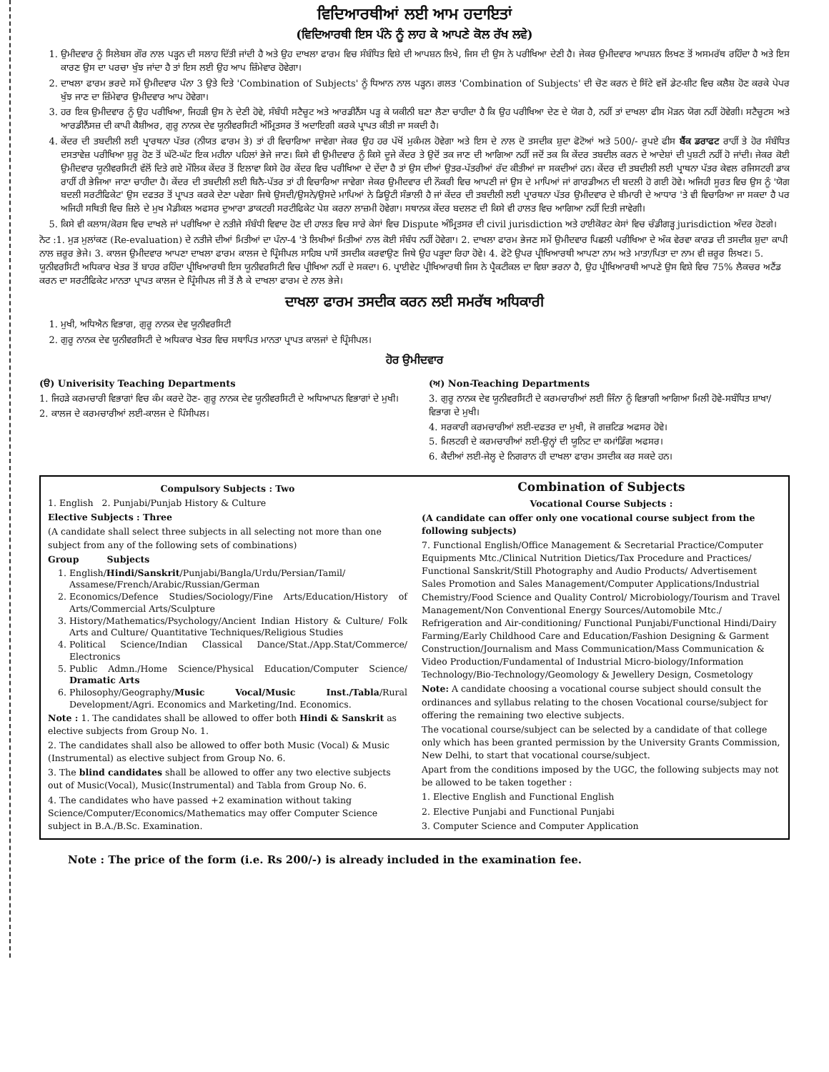ਵਿਦਿਆਰਥੀਆਂ ਲਈ ਆਮ ਹਦਾਇਤਾਂ
(ਵਿਦਿਆਰਥੀ ਇਸ ਪੰਨੇ ਨੂੰ ਲਾਹ ਕੇ ਆਪਣੇ ਕੋਲ ਰੱਖ ਲਵੇ)
1. ਉਮੀਦਵਾਰ ਨੂੰ ਸਿਲੇਬਸ ਗੌਰ ਨਾਲ ਪੜ੍ਹਨ ਦੀ ਸਲਾਹ ਦਿੱਤੀ ਜਾਂਦੀ ਹੈ ਅਤੇ ਉਹ ਦਾਖਲਾ ਫਾਰਮ ਵਿਚ ਸੰਬੰਧਿਤ ਵਿਸ਼ੇ ਦੀ ਆਪਸ਼ਨ ਲਿਖੇ, ਜਿਸ ਦੀ ਉਸ ਨੇ ਪਰੀਖਿਆ ਦੇਣੀ ਹੈ। ਜੇਕਰ ਉਮੀਦਵਾਰ ਆਪਸ਼ਨ ਲਿਖਣ ਤੋਂ ਅਸਮਰੱਥ ਰਹਿੰਦਾ ਹੈ ਅਤੇ ਇਸ ਕਾਰਣ ਉਸ ਦਾ ਪਰਚਾ ਖੁੰਝ ਜਾਂਦਾ ਹੈ ਤਾਂ ਇਸ ਲਈ ਉਹ ਆਪ ਜ਼ਿੰਮੇਵਾਰ ਹੋਵੇਗਾ।
2. ਦਾਖਲਾ ਫਾਰਮ ਭਰਦੇ ਸਮੇਂ ਉਮੀਦਵਾਰ ਪੰਨਾ 3 ਉਤੇ ਦਿਤੇ 'Combination of Subjects' ਨੂੰ ਧਿਆਨ ਨਾਲ ਪੜ੍ਹਨ। ਗਲਤ 'Combination of Subjects' ਦੀ ਚੋਣ ਕਰਨ ਦੇ ਸਿੱਟੇ ਵਜੋਂ ਡੇਟ-ਸ਼ੀਟ ਵਿਚ ਕਲੈਸ਼ ਹੋਣ ਕਰਕੇ ਪੇਪਰ ਖੁੰਝ ਜਾਣ ਦਾ ਜ਼ਿੰਮੇਵਾਰ ਉਮੀਦਵਾਰ ਆਪ ਹੋਵੇਗਾ।
3. ਹਰ ਇਕ ਉਮੀਦਵਾਰ ਨੂੰ ਉਹ ਪਰੀਖਿਆ, ਜਿਹੜੀ ਉਸ ਨੇ ਦੇਣੀ ਹੋਵੇ, ਸੰਬੰਧੀ ਸਟੈਚੂਟ ਅਤੇ ਆਰਡੀਨੈਂਸ ਪੜ੍ਹ ਕੇ ਯਕੀਨੀ ਬਣਾ ਲੈਣਾ ਚਾਹੀਦਾ ਹੈ ਕਿ ਉਹ ਪਰੀਖਿਆ ਦੇਣ ਦੇ ਯੋਗ ਹੈ, ਨਹੀਂ ਤਾਂ ਦਾਖਲਾ ਫੀਸ ਮੋੜਨ ਯੋਗ ਨਹੀਂ ਹੋਵੇਗੀ। ਸਟੈਚੂਟਸ ਅਤੇ ਆਰਡੀਨੈਂਸਜ਼ ਦੀ ਕਾਪੀ ਕੈਸ਼ੀਅਰ, ਗੁਰੂ ਨਾਨਕ ਦੇਵ ਯੂਨੀਵਰਸਿਟੀ ਅੰਮ੍ਰਿਤਸਰ ਤੋਂ ਅਦਾਇਗੀ ਕਰਕੇ ਪ੍ਰਾਪਤ ਕੀਤੀ ਜਾ ਸਕਦੀ ਹੈ।
4. ਕੇਂਦਰ ਦੀ ਤਬਦੀਲੀ ਲਈ ਪ੍ਰਾਰਥਨਾ ਪੱਤਰ (ਨੀਯਤ ਫਾਰਮ ਤੇ) ਤਾਂ ਹੀ ਵਿਚਾਰਿਆ ਜਾਵੇਗਾ ਜੇਕਰ ਉਹ ਹਰ ਪੱਖੋਂ ਮੁਕੰਮਲ ਹੋਵੇਗਾ ਅਤੇ ਇਸ ਦੇ ਨਾਲ ਦੋ ਤਸਦੀਕ ਸ਼ੁਦਾ ਫੋਟੋਆਂ ਅਤੇ 500/- ਰੁਪਏ ਫੀਸ ਬੈਂਕ ਡਰਾਫਟ ਰਾਹੀਂ ਤੇ ਹੋਰ ਸੰਬੰਧਿਤ ਦਸਤਾਵੇਜ਼ ਪਰੀਖਿਆ ਸ਼ੁਰੂ ਹੋਣ ਤੋਂ ਘੱਟੋ-ਘੱਟ ਇਕ ਮਹੀਨਾ ਪਹਿਲਾਂ ਭੇਜੇ ਜਾਣ। ਕਿਸੇ ਵੀ ਉਮੀਦਵਾਰ ਨੂੰ ਕਿਸੇ ਦੂਜੇ ਕੇਂਦਰ ਤੇ ਉਦੋਂ ਤਕ ਜਾਣ ਦੀ ਆਗਿਆ ਨਹੀਂ ਜਦੋਂ ਤਕ ਕਿ ਕੇਂਦਰ ਤਬਦੀਲ ਕਰਨ ਦੇ ਆਦੇਸ਼ਾਂ ਦੀ ਪੁਸ਼ਟੀ ਨਹੀਂ ਹੋ ਜਾਂਦੀ। ਜੇਕਰ ਕੋਈ ਉਮੀਦਵਾਰ ਯੂਨੀਵਰਸਿਟੀ ਵੱਲੋਂ ਦਿਤੇ ਗਏ ਮੌਲਿਕ ਕੇਂਦਰ ਤੋਂ ਇਲਾਵਾ ਕਿਸੇ ਹੋਰ ਕੇਂਦਰ ਵਿਚ ਪਰੀਖਿਆ ਦੇ ਦੇਂਦਾ ਹੈ ਤਾਂ ਉਸ ਦੀਆਂ ਉਤਰ-ਪੱਤਰੀਆਂ ਰੱਦ ਕੀਤੀਆਂ ਜਾ ਸਕਦੀਆਂ ਹਨ। ਕੇਂਦਰ ਦੀ ਤਬਦੀਲੀ ਲਈ ਪ੍ਰਾਥਨਾ ਪੱਤਰ ਕੇਵਲ ਰਜਿਸਟਰੀ ਡਾਕ ਰਾਹੀਂ ਹੀ ਭੇਜਿਆ ਜਾਣਾ ਚਾਹੀਦਾ ਹੈ। ਕੇਂਦਰ ਦੀ ਤਬਦੀਲੀ ਲਈ ਬਿਨੈ-ਪੱਤਰ ਤਾਂ ਹੀ ਵਿਚਾਰਿਆ ਜਾਵੇਗਾ ਜੇਕਰ ਉਮੀਦਵਾਰ ਦੀ ਨੌਕਰੀ ਵਿਚ ਆਪਣੀ ਜਾਂ ਉਸ ਦੇ ਮਾਪਿਆਂ ਜਾਂ ਗਾਰਡੀਅਨ ਦੀ ਬਦਲੀ ਹੋ ਗਈ ਹੋਵੇ। ਅਜਿਹੀ ਸੂਰਤ ਵਿਚ ਉਸ ਨੂੰ 'ਯੋਗ ਬਦਲੀ ਸਰਟੀਫਿਕੇਟ' ਉਸ ਦਫਤਰ ਤੋਂ ਪ੍ਰਾਪਤ ਕਰਕੇ ਦੇਣਾ ਪਵੇਗਾ ਜਿਥੇ ਉਸਦੀ/ਉਸਨੇ/ਉਸਦੇ ਮਾਪਿਆਂ ਨੇ ਡਿਊਟੀ ਸੰਭਾਲੀ ਹੈ ਜਾਂ ਕੇਂਦਰ ਦੀ ਤਬਦੀਲੀ ਲਈ ਪ੍ਰਾਰਥਨਾ ਪੱਤਰ ਉਮੀਦਵਾਰ ਦੇ ਬੀਮਾਰੀ ਦੇ ਆਧਾਰ 'ਤੇ ਵੀ ਵਿਚਾਰਿਆ ਜਾ ਸਕਦਾ ਹੈ ਪਰ ਅਜਿਹੀ ਸਥਿਤੀ ਵਿਚ ਜ਼ਿਲੇ ਦੇ ਮੁਖ ਮੈਡੀਕਲ ਅਫਸਰ ਦੁਆਰਾ ਡਾਕਟਰੀ ਸਰਟੀਫਿਕੇਟ ਪੇਸ਼ ਕਰਨਾ ਲਾਜ਼ਮੀ ਹੋਵੇਗਾ। ਸਥਾਨਕ ਕੇਂਦਰ ਬਦਲਣ ਦੀ ਕਿਸੇ ਵੀ ਹਾਲਤ ਵਿਚ ਆਗਿਆ ਨਹੀਂ ਦਿਤੀ ਜਾਵੇਗੀ।
5. ਕਿਸੇ ਵੀ ਕਲਾਸ/ਕੋਰਸ ਵਿਚ ਦਾਖਲੇ ਜਾਂ ਪਰੀਖਿਆ ਦੇ ਨਤੀਜੇ ਸੰਬੰਧੀ ਵਿਵਾਦ ਹੋਣ ਦੀ ਹਾਲਤ ਵਿਚ ਸਾਰੇ ਕੇਸਾਂ ਵਿਚ Dispute ਅੰਮ੍ਰਿਤਸਰ ਦੀ civil jurisdiction ਅਤੇ ਹਾਈਕੋਰਟ ਕੇਸਾਂ ਵਿਚ ਚੰਡੀਗੜ੍ਹ jurisdiction ਅੰਦਰ ਹੋਣਗੇ।
ਨੋਟ :1. ਮੁੜ ਮੁਲਾਂਕਣ (Re-evaluation) ਦੇ ਨਤੀਜੇ ਦੀਆਂ ਮਿਤੀਆਂ ਦਾ ਪੰਨਾ-4 'ਤੇ ਲਿਖੀਆਂ ਮਿਤੀਆਂ ਨਾਲ ਕੋਈ ਸੰਬੰਧ ਨਹੀਂ ਹੋਵੇਗਾ। 2. ਦਾਖਲਾ ਫਾਰਮ ਭੇਜਣ ਸਮੇਂ ਉਮੀਦਵਾਰ ਪਿਛਲੀ ਪਰੀਖਿਆ ਦੇ ਅੰਕ ਵੇਰਵਾ ਕਾਰਡ ਦੀ ਤਸਦੀਕ ਸ਼ੁਦਾ ਕਾਪੀ ਨਾਲ ਜ਼ਰੂਰ ਭੇਜੇ। 3. ਕਾਲਜ ਉਮੀਦਵਾਰ ਆਪਣਾ ਦਾਖਲਾ ਫਾਰਮ ਕਾਲਜ ਦੇ ਪ੍ਰਿੰਸੀਪਲ ਸਾਹਿਬ ਪਾਸੋਂ ਤਸਦੀਕ ਕਰਵਾਉਣ ਜਿਥੇ ਉਹ ਪੜ੍ਹਦਾ ਰਿਹਾ ਹੋਵੇ। 4. ਫੋਟੋ ਉਪਰ ਪ੍ਰੀਖਿਆਰਥੀ ਆਪਣਾ ਨਾਮ ਅਤੇ ਮਾਤਾ/ਪਿਤਾ ਦਾ ਨਾਮ ਵੀ ਜ਼ਰੂਰ ਲਿਖਣ। 5. ਯੂਨੀਵਰਸਿਟੀ ਅਧਿਕਾਰ ਖੇਤਰ ਤੋਂ ਬਾਹਰ ਰਹਿੰਦਾ ਪ੍ਰੀਖਿਆਰਥੀ ਇਸ ਯੂਨੀਵਰਸਿਟੀ ਵਿਚ ਪ੍ਰੀਖਿਆ ਨਹੀਂ ਦੇ ਸਕਦਾ। 6. ਪ੍ਰਾਈਵੇਟ ਪ੍ਰੀਖਿਆਰਥੀ ਜਿਸ ਨੇ ਪ੍ਰੈਕਟੀਕਲ ਦਾ ਵਿਸ਼ਾ ਭਰਨਾ ਹੈ, ਉਹ ਪ੍ਰੀਖਿਆਰਥੀ ਆਪਣੇ ਉਸ ਵਿਸ਼ੇ ਵਿਚ 75% ਲੈਕਚਰ ਅਟੈਂਡ ਕਰਨ ਦਾ ਸਰਟੀਫਿਕੇਟ ਮਾਨਤਾ ਪ੍ਰਾਪਤ ਕਾਲਜ ਦੇ ਪ੍ਰਿੰਸੀਪਲ ਜੀ ਤੋਂ ਲੈ ਕੇ ਦਾਖਲਾ ਫਾਰਮ ਦੇ ਨਾਲ ਭੇਜੇ।
ਦਾਖਲਾ ਫਾਰਮ ਤਸਦੀਕ ਕਰਨ ਲਈ ਸਮਰੱਥ ਅਧਿਕਾਰੀ
1. ਮੁਖੀ, ਅਧਿਐਨ ਵਿਭਾਗ, ਗੁਰੂ ਨਾਨਕ ਦੇਵ ਯੂਨੀਵਰਸਿਟੀ
2. ਗੁਰੂ ਨਾਨਕ ਦੇਵ ਯੂਨੀਵਰਸਿਟੀ ਦੇ ਅਧਿਕਾਰ ਖੇਤਰ ਵਿਚ ਸਥਾਪਿਤ ਮਾਨਤਾ ਪ੍ਰਾਪਤ ਕਾਲਜਾਂ ਦੇ ਪ੍ਰਿੰਸੀਪਲ।
ਹੋਰ ਉਮੀਦਵਾਰ
(ੳ) Univerisity Teaching Departments
1. ਜਿਹੜੇ ਕਰਮਚਾਰੀ ਵਿਭਾਗਾਂ ਵਿਚ ਕੰਮ ਕਰਦੇ ਹੋਣ- ਗੁਰੂ ਨਾਨਕ ਦੇਵ ਯੂਨੀਵਰਸਿਟੀ ਦੇ ਅਧਿਆਪਨ ਵਿਭਾਗਾਂ ਦੇ ਮੁਖੀ।
2. ਕਾਲਜ ਦੇ ਕਰਮਚਾਰੀਆਂ ਲਈ-ਕਾਲਜ ਦੇ ਪਿੰਸੀਪਲ।
(ਅ) Non-Teaching Departments
3. ਗੁਰੂ ਨਾਨਕ ਦੇਵ ਯੂਨੀਵਰਸਿਟੀ ਦੇ ਕਰਮਚਾਰੀਆਂ ਲਈ ਜਿੰਨਾ ਨੂੰ ਵਿਭਾਗੀ ਆਗਿਆ ਮਿਲੀ ਹੋਵੇ-ਸਬੰਧਿਤ ਸ਼ਾਖਾ/ਵਿਭਾਗ ਦੇ ਮੁਖੀ।
4. ਸਰਕਾਰੀ ਕਰਮਚਾਰੀਆਂ ਲਈ-ਦਫਤਰ ਦਾ ਮੁਖੀ, ਜੋ ਗਜ਼ਟਿਡ ਅਫਸਰ ਹੋਵੇ।
5. ਮਿਲਟਰੀ ਦੇ ਕਰਮਚਾਰੀਆਂ ਲਈ-ਉਨ੍ਹਾਂ ਦੀ ਯੂਨਿਟ ਦਾ ਕਮਾਂਡਿੰਗ ਅਫਸਰ।
6. ਕੈਦੀਆਂ ਲਈ-ਜੇਲ੍ਹ ਦੇ ਨਿਗਰਾਨ ਹੀ ਦਾਖਲਾ ਫਾਰਮ ਤਸਦੀਕ ਕਰ ਸਕਦੇ ਹਨ।
Compulsory Subjects : Two
1. English 2. Punjabi/Punjab History & Culture
Elective Subjects : Three
(A candidate shall select three subjects in all selecting not more than one subject from any of the following sets of combinations)
Group Subjects
1. English/Hindi/Sanskrit/Punjabi/Bangla/Urdu/Persian/Tamil/ Assamese/French/Arabic/Russian/German
2. Economics/Defence Studies/Sociology/Fine Arts/Education/History of Arts/Commercial Arts/Sculpture
3. History/Mathematics/Psychology/Ancient Indian History & Culture/ Folk Arts and Culture/ Quantitative Techniques/Religious Studies
4. Political Science/Indian Classical Dance/Stat./App.Stat/Commerce/ Electronics
5. Public Admn./Home Science/Physical Education/Computer Science/ Dramatic Arts
6. Philosophy/Geography/Music Vocal/Music Inst./Tabla/Rural Development/Agri. Economics and Marketing/Ind. Economics.
Note : 1. The candidates shall be allowed to offer both Hindi & Sanskrit as elective subjects from Group No. 1.
2. The candidates shall also be allowed to offer both Music (Vocal) & Music (Instrumental) as elective subject from Group No. 6.
3. The blind candidates shall be allowed to offer any two elective subjects out of Music(Vocal), Music(Instrumental) and Tabla from Group No. 6.
4. The candidates who have passed +2 examination without taking Science/Computer/Economics/Mathematics may offer Computer Science subject in B.A./B.Sc. Examination.
Combination of Subjects
Vocational Course Subjects :
(A candidate can offer only one vocational course subject from the following subjects)
7. Functional English/Office Management & Secretarial Practice/Computer Equipments Mtc./Clinical Nutrition Dietics/Tax Procedure and Practices/ Functional Sanskrit/Still Photography and Audio Products/ Advertisement Sales Promotion and Sales Management/Computer Applications/Industrial Chemistry/Food Science and Quality Control/ Microbiology/Tourism and Travel Management/Non Conventional Energy Sources/Automobile Mtc./ Refrigeration and Air-conditioning/ Functional Punjabi/Functional Hindi/Dairy Farming/Early Childhood Care and Education/Fashion Designing & Garment Construction/Journalism and Mass Communication/Mass Communication & Video Production/Fundamental of Industrial Micro-biology/Information Technology/Bio-Technology/Geomology & Jewellery Design, Cosmetology
Note: A candidate choosing a vocational course subject should consult the ordinances and syllabus relating to the chosen Vocational course/subject for offering the remaining two elective subjects.
The vocational course/subject can be selected by a candidate of that college only which has been granted permission by the University Grants Commission, New Delhi, to start that vocational course/subject.
Apart from the conditions imposed by the UGC, the following subjects may not be allowed to be taken together :
1. Elective English and Functional English
2. Elective Punjabi and Functional Punjabi
3. Computer Science and Computer Application
Note : The price of the form (i.e. Rs 200/-) is already included in the examination fee.